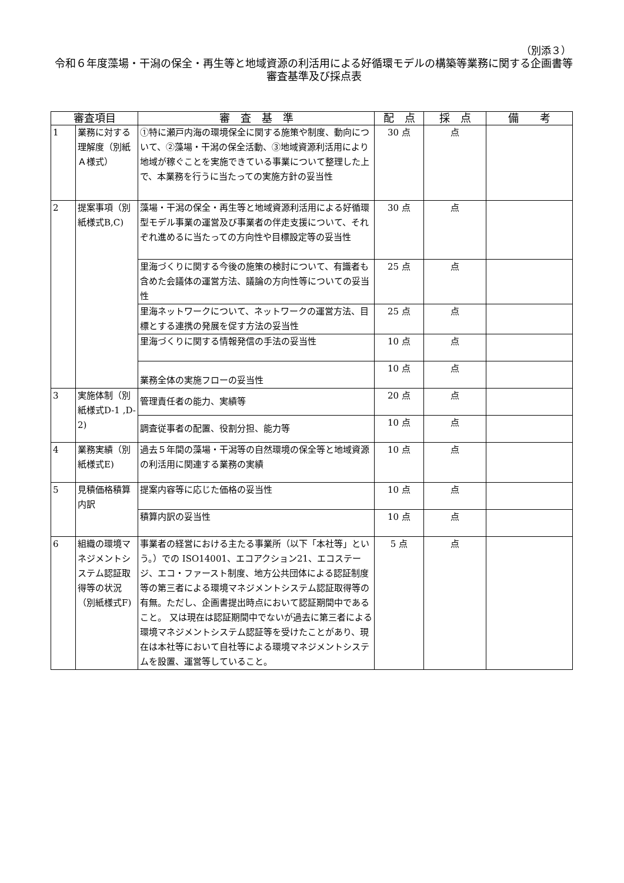（別添３）
令和６年度藻場・干潟の保全・再生等と地域資源の利活用による好循環モデルの構築等業務に関する企画書等審査基準及び採点表
| 審査項目 | | 審 査 基 準 | 配 点 | 採 点 | 備 考 |
| --- | --- | --- | --- | --- | --- |
| 1 | 業務に対する理解度（別紙Ａ様式） | ①特に瀬戸内海の環境保全に関する施策や制度、動向について、②藻場・干潟の保全活動、③地域資源利活用により地域が稼ぐことを実施できている事業について整理した上で、本業務を行うに当たっての実施方針の妥当性 | 30 点 | 点 | |
| 2 | 提案事項（別紙様式B,C) | 藻場・干潟の保全・再生等と地域資源利活用による好循環型モデル事業の運営及び事業者の伴走支援について、それぞれ進めるに当たっての方向性や目標設定等の妥当性 | 30 点 | 点 | |
| | | 里海づくりに関する今後の施策の検討について、有識者も含めた会議体の運営方法、議論の方向性等についての妥当性 | 25 点 | 点 | |
| | | 里海ネットワークについて、ネットワークの運営方法、目標とする連携の発展を促す方法の妥当性 | 25 点 | 点 | |
| | | 里海づくりに関する情報発信の手法の妥当性 | 10 点 | 点 | |
| | | 業務全体の実施フローの妥当性 | 10 点 | 点 | |
| 3 | 実施体制（別紙様式D-1 ,D-2) | 管理責任者の能力、実績等 | 20 点 | 点 | |
| | | 調査従事者の配置、役割分担、能力等 | 10 点 | 点 | |
| 4 | 業務実績（別紙様式E) | 過去５年間の藻場・干潟等の自然環境の保全等と地域資源の利活用に関連する業務の実績 | 10 点 | 点 | |
| 5 | 見積価格積算内訳 | 提案内容等に応じた価格の妥当性 | 10 点 | 点 | |
| | | 積算内訳の妥当性 | 10 点 | 点 | |
| 6 | 組織の環境マネジメントシステム認証取得等の状況（別紙様式F) | 事業者の経営における主たる事業所（以下「本社等」という。）での ISO14001、エコアクション21、エコステージ、エコ・ファースト制度、地方公共団体による認証制度等の第三者による環境マネジメントシステム認証取得等の有無。ただし、企画書提出時点において認証期間中であること。 又は現在は認証期間中でないが過去に第三者による環境マネジメントシステム認証等を受けたことがあり、現在は本社等において自社等による環境マネジメントシステムを設置、運営等していること。 | 5 点 | 点 | |